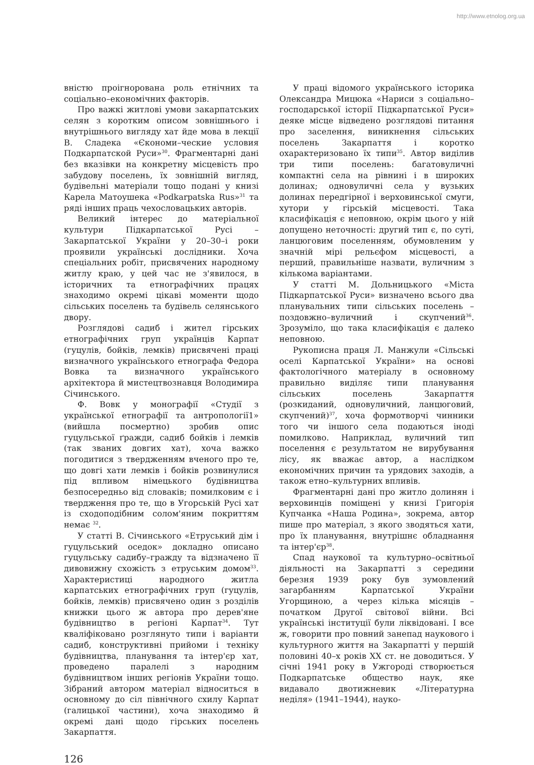http://www.etnolog.org.ua
вністю проігнорована роль етнічних та соціально–економічних факторів.
Про важкі житлові умови закарпатських селян з коротким описом зовнішнього і внутрішнього вигляду хат йде мова в лекції В. Сладека «Єкономи–ческие условия Подкарпатской Руси»<sup>30</sup>. Фрагментарні дані без вказівки на конкретну місцевість про забудову поселень, їх зовнішній вигляд, будівельні матеріали тощо подані у книзі Карела Матоушека «Podkarpatska Rus»<sup>31</sup> та ряді інших праць чехословацьких авторів.
Великий інтерес до матеріальної культури Підкарпатської Русі – Закарпатської України у 20–30–і роки проявили українські дослідники. Хоча спеціальних робіт, присвячених народному житлу краю, у цей час не з'явилося, в історичних та етнографічних працях знаходимо окремі цікаві моменти щодо сільських поселень та будівель селянського двору.
Розглядові садиб і жител гірських етнографічних груп українців Карпат (гуцулів, бойків, лемків) присвячені праці визначного українського етнографа Федора Вовка та визначного українського архітектора й мистецтвознавця Володимира Січинського.
Ф. Вовк у монографії «Студії з української етнографії та антропології1» (вийшла посмертно) зробив опис гуцульської ґражди, садиб бойків і лемків (так званих довгих хат), хоча важко погодитися з твердженням вченого про те, що довгі хати лемків і бойків розвинулися під впливом німецького будівництва безпосередньо від словаків; помилковим є і твердження про те, що в Угорській Русі хат із сходоподібним солом'яним покриттям немає <sup>32</sup>.
У статті В. Січинського «Етруський дім і гуцульський оседок» докладно описано гуцульську садибу–гражду та відзначено її дивовижну схожість з етруським домом<sup>33</sup>. Характеристиці народного житла карпатських етнографічних груп (гуцулів, бойків, лемків) присвячено один з розділів книжки цього ж автора про дерев'яне будівництво в регіоні Карпат<sup>34</sup>. Тут кваліфіковано розглянуто типи і варіанти садиб, конструктивні прийоми і техніку будівництва, планування та інтер'єр хат, проведено паралелі з народним будівництвом інших регіонів України тощо. Зібраний автором матеріал відноситься в основному до сіл північного схилу Карпат (галицької частини), хоча знаходимо й окремі дані щодо гірських поселень Закарпаття.
У праці відомого українського історика Олександра Мицюка «Нариси з соціально–господарської історії Підкарпатської Руси» деяке місце відведено розглядові питання про заселення, виникнення сільських поселень Закарпаття і коротко охарактеризовано їх типи<sup>35</sup>. Автор виділив три типи поселень: багатовуличні компактні села на рівнині і в широких долинах; одновуличні села у вузьких долинах передгірної і верховинської смуги, хутори у гірській місцевості. Така класифікація є неповною, окрім цього у ній допущено неточності: другий тип є, по суті, ланцюговим поселенням, обумовленим у значній мірі рельєфом місцевості, а перший, правильніше назвати, вуличним з кількома варіантами.
У статті М. Дольницького «Міста Підкарпатської Руси» визначено всього два планувальних типи сільських поселень – поздовжно–вуличний і скупчений<sup>36</sup>. Зрозуміло, що така класифікація є далеко неповною.
Рукописна праця Л. Манжули «Сільські оселі Карпатської України» на основі фактологічного матеріалу в основному правильно виділяє типи планування сільських поселень Закарпаття (розкиданий, одновуличний, ланцюговий, скупчений)<sup>37</sup>, хоча формотворчі чинники того чи іншого села подаються іноді помилково. Наприклад, вуличний тип поселення є результатом не вирубування лісу, як вважає автор, а наслідком економічних причин та урядових заходів, а також етно–культурних впливів.
Фрагментарні дані про житло долинян і верховинців поміщені у книзі Григорія Купчанка «Наша Родина», зокрема, автор пише про матеріал, з якого зводяться хати, про їх планування, внутрішнє обладнання та інтер'єр<sup>38</sup>.
Спад наукової та культурно–освітньої діяльності на Закарпатті з середини березня 1939 року був зумовлений загарбанням Карпатської України Угорщиною, а через кілька місяців – початком Другої світової війни. Всі українські інституції були ліквідовані. І все ж, говорити про повний занепад наукового і культурного життя на Закарпатті у першій половині 40–х років XX ст. не доводиться. У січні 1941 року в Ужгороді створюється Подкарпатське общество наук, яке видавало двотижневик «Літературна неділя» (1941–1944), науко-
126